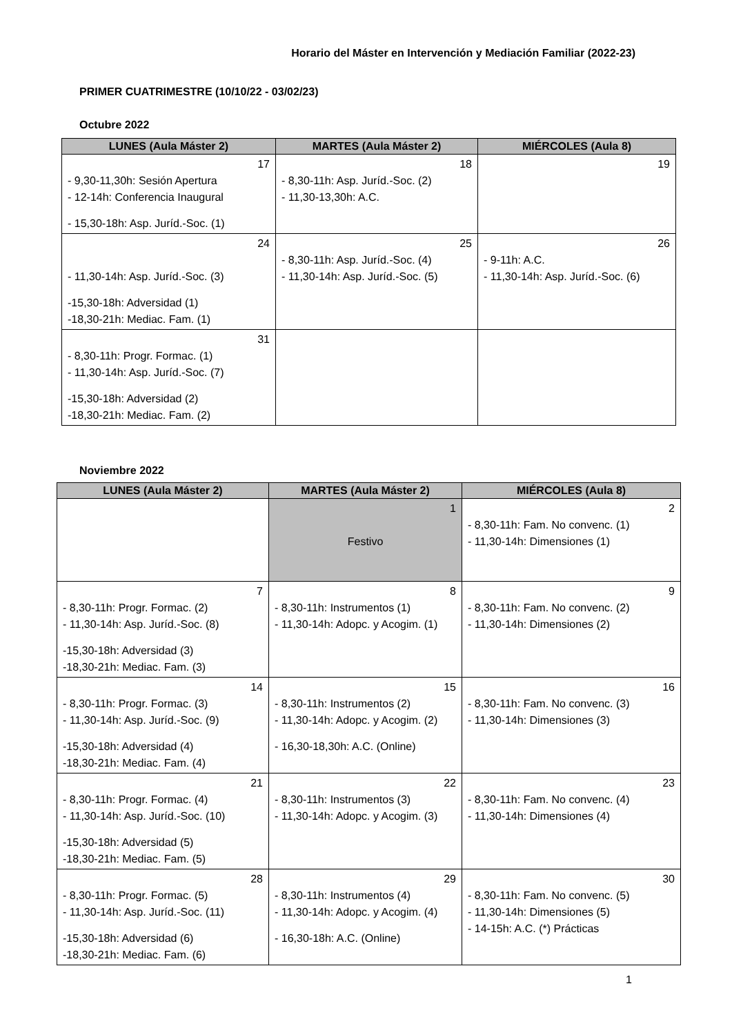Horario del Máster en Intervención y Mediación Familiar (2022-23)
PRIMER CUATRIMESTRE (10/10/22 - 03/02/23)
Octubre 2022
| LUNES (Aula Máster 2) | MARTES (Aula Máster 2) | MIÉRCOLES (Aula 8) |
| --- | --- | --- |
| 17 - 9,30-11,30h: Sesión Apertura - 12-14h: Conferencia Inaugural - 15,30-18h: Asp. Juríd.-Soc. (1) | 18 - 8,30-11h: Asp. Juríd.-Soc. (2) - 11,30-13,30h: A.C. | 19 |
| 24 - 11,30-14h: Asp. Juríd.-Soc. (3) -15,30-18h: Adversidad (1) -18,30-21h: Mediac. Fam. (1) | 25 - 8,30-11h: Asp. Juríd.-Soc. (4) - 11,30-14h: Asp. Juríd.-Soc. (5) | 26 - 9-11h: A.C. - 11,30-14h: Asp. Juríd.-Soc. (6) |
| 31 - 8,30-11h: Progr. Formac. (1) - 11,30-14h: Asp. Juríd.-Soc. (7) -15,30-18h: Adversidad (2) -18,30-21h: Mediac. Fam. (2) | | |
Noviembre 2022
| LUNES (Aula Máster 2) | MARTES (Aula Máster 2) | MIÉRCOLES (Aula 8) |
| --- | --- | --- |
| | 1 Festivo | 2 - 8,30-11h: Fam. No convenc. (1) - 11,30-14h: Dimensiones (1) |
| 7 - 8,30-11h: Progr. Formac. (2) - 11,30-14h: Asp. Juríd.-Soc. (8) -15,30-18h: Adversidad (3) -18,30-21h: Mediac. Fam. (3) | 8 - 8,30-11h: Instrumentos (1) - 11,30-14h: Adopc. y Acogim. (1) | 9 - 8,30-11h: Fam. No convenc. (2) - 11,30-14h: Dimensiones (2) |
| 14 - 8,30-11h: Progr. Formac. (3) - 11,30-14h: Asp. Juríd.-Soc. (9) -15,30-18h: Adversidad (4) -18,30-21h: Mediac. Fam. (4) | 15 - 8,30-11h: Instrumentos (2) - 11,30-14h: Adopc. y Acogim. (2) - 16,30-18,30h: A.C. (Online) | 16 - 8,30-11h: Fam. No convenc. (3) - 11,30-14h: Dimensiones (3) |
| 21 - 8,30-11h: Progr. Formac. (4) - 11,30-14h: Asp. Juríd.-Soc. (10) -15,30-18h: Adversidad (5) -18,30-21h: Mediac. Fam. (5) | 22 - 8,30-11h: Instrumentos (3) - 11,30-14h: Adopc. y Acogim. (3) | 23 - 8,30-11h: Fam. No convenc. (4) - 11,30-14h: Dimensiones (4) |
| 28 - 8,30-11h: Progr. Formac. (5) - 11,30-14h: Asp. Juríd.-Soc. (11) -15,30-18h: Adversidad (6) -18,30-21h: Mediac. Fam. (6) | 29 - 8,30-11h: Instrumentos (4) - 11,30-14h: Adopc. y Acogim. (4) - 16,30-18h: A.C. (Online) | 30 - 8,30-11h: Fam. No convenc. (5) - 11,30-14h: Dimensiones (5) - 14-15h: A.C. (*) Prácticas |
1